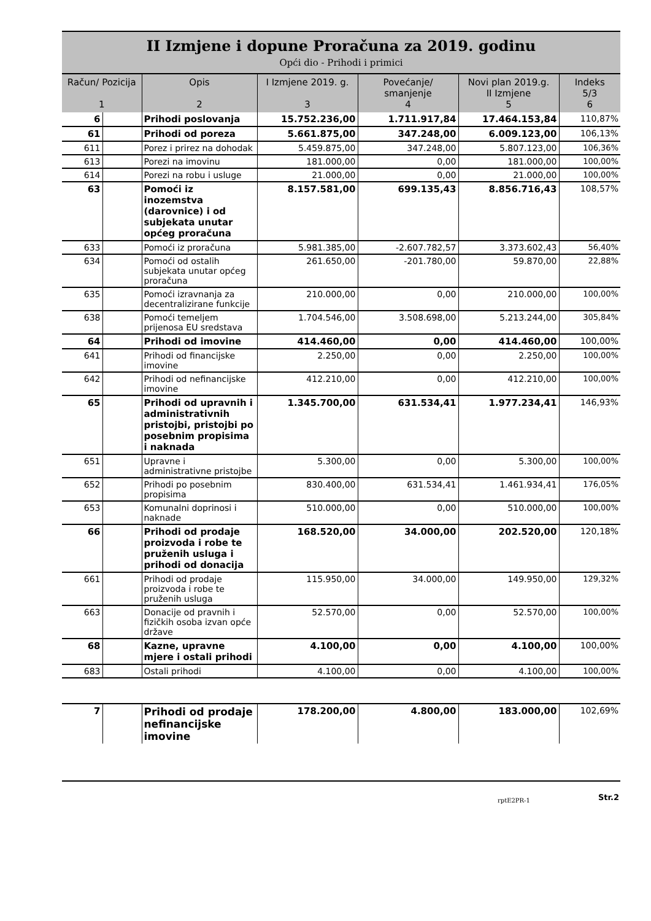II Izmjene i dopune Proračuna za 2019. godinu
Opći dio - Prihodi i primici
| Račun/ Pozicija 1 | | Opis 2 | I Izmjene 2019. g. 3 | Povećanje/ smanjenje 4 | Novi plan 2019.g. II Izmjene 5 | Indeks 5/3 6 |
| --- | --- | --- | --- | --- | --- | --- |
| 6 | | Prihodi poslovanja | 15.752.236,00 | 1.711.917,84 | 17.464.153,84 | 110,87% |
| 61 | | Prihodi od poreza | 5.661.875,00 | 347.248,00 | 6.009.123,00 | 106,13% |
| 611 | | Porez i prirez na dohodak | 5.459.875,00 | 347.248,00 | 5.807.123,00 | 106,36% |
| 613 | | Porezi na imovinu | 181.000,00 | 0,00 | 181.000,00 | 100,00% |
| 614 | | Porezi na robu i usluge | 21.000,00 | 0,00 | 21.000,00 | 100,00% |
| 63 | | Pomoći iz inozemstva (darovnice) i od subjekata unutar općeg proračuna | 8.157.581,00 | 699.135,43 | 8.856.716,43 | 108,57% |
| 633 | | Pomoći iz proračuna | 5.981.385,00 | -2.607.782,57 | 3.373.602,43 | 56,40% |
| 634 | | Pomoći od ostalih subjekata unutar općeg proračuna | 261.650,00 | -201.780,00 | 59.870,00 | 22,88% |
| 635 | | Pomoći izravnanja za decentralizirane funkcije | 210.000,00 | 0,00 | 210.000,00 | 100,00% |
| 638 | | Pomoći temeljem prijenosa EU sredstava | 1.704.546,00 | 3.508.698,00 | 5.213.244,00 | 305,84% |
| 64 | | Prihodi od imovine | 414.460,00 | 0,00 | 414.460,00 | 100,00% |
| 641 | | Prihodi od financijske imovine | 2.250,00 | 0,00 | 2.250,00 | 100,00% |
| 642 | | Prihodi od nefinancijske imovine | 412.210,00 | 0,00 | 412.210,00 | 100,00% |
| 65 | | Prihodi od upravnih i administrativnih pristojbi, pristojbi po posebnim propisima i naknada | 1.345.700,00 | 631.534,41 | 1.977.234,41 | 146,93% |
| 651 | | Upravne i administrativne pristojbe | 5.300,00 | 0,00 | 5.300,00 | 100,00% |
| 652 | | Prihodi po posebnim propisima | 830.400,00 | 631.534,41 | 1.461.934,41 | 176,05% |
| 653 | | Komunalni doprinosi i naknade | 510.000,00 | 0,00 | 510.000,00 | 100,00% |
| 66 | | Prihodi od prodaje proizvoda i robe te pruženih usluga i prihodi od donacija | 168.520,00 | 34.000,00 | 202.520,00 | 120,18% |
| 661 | | Prihodi od prodaje proizvoda i robe te pruženih usluga | 115.950,00 | 34.000,00 | 149.950,00 | 129,32% |
| 663 | | Donacije od pravnih i fizičkih osoba izvan opće države | 52.570,00 | 0,00 | 52.570,00 | 100,00% |
| 68 | | Kazne, upravne mjere i ostali prihodi | 4.100,00 | 0,00 | 4.100,00 | 100,00% |
| 683 | | Ostali prihodi | 4.100,00 | 0,00 | 4.100,00 | 100,00% |
| 7 | | Prihodi od prodaje nefinancijske imovine | 178.200,00 | 4.800,00 | 183.000,00 | 102,69% |
rptE2PR-1 Str.2